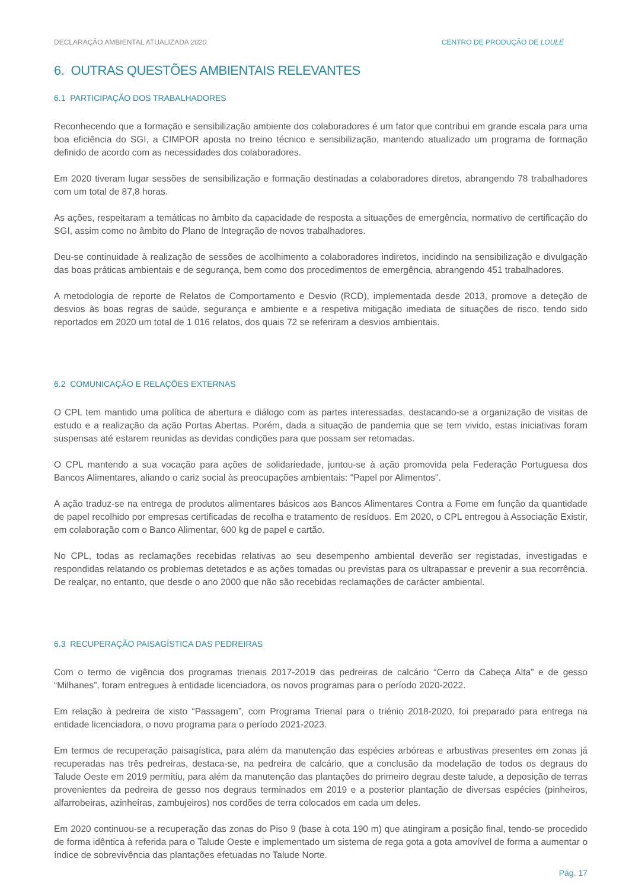DECLARAÇÃO AMBIENTAL ATUALIZADA 2020 CENTRO DE PRODUÇÃO DE LOULÉ
6. OUTRAS QUESTÕES AMBIENTAIS RELEVANTES
6.1 PARTICIPAÇÃO DOS TRABALHADORES
Reconhecendo que a formação e sensibilização ambiente dos colaboradores é um fator que contribui em grande escala para uma boa eficiência do SGI, a CIMPOR aposta no treino técnico e sensibilização, mantendo atualizado um programa de formação definido de acordo com as necessidades dos colaboradores.
Em 2020 tiveram lugar sessões de sensibilização e formação destinadas a colaboradores diretos, abrangendo 78 trabalhadores com um total de 87,8 horas.
As ações, respeitaram a temáticas no âmbito da capacidade de resposta a situações de emergência, normativo de certificação do SGI, assim como no âmbito do Plano de Integração de novos trabalhadores.
Deu-se continuidade à realização de sessões de acolhimento a colaboradores indiretos, incidindo na sensibilização e divulgação das boas práticas ambientais e de segurança, bem como dos procedimentos de emergência, abrangendo 451 trabalhadores.
A metodologia de reporte de Relatos de Comportamento e Desvio (RCD), implementada desde 2013, promove a deteção de desvios às boas regras de saúde, segurança e ambiente e a respetiva mitigação imediata de situações de risco, tendo sido reportados em 2020 um total de 1 016 relatos, dos quais 72 se referiram a desvios ambientais.
6.2 COMUNICAÇÃO E RELAÇÕES EXTERNAS
O CPL tem mantido uma política de abertura e diálogo com as partes interessadas, destacando-se a organização de visitas de estudo e a realização da ação Portas Abertas. Porém, dada a situação de pandemia que se tem vivido, estas iniciativas foram suspensas até estarem reunidas as devidas condições para que possam ser retomadas.
O CPL mantendo a sua vocação para ações de solidariedade, juntou-se à ação promovida pela Federação Portuguesa dos Bancos Alimentares, aliando o cariz social às preocupações ambientais: "Papel por Alimentos".
A ação traduz-se na entrega de produtos alimentares básicos aos Bancos Alimentares Contra a Fome em função da quantidade de papel recolhido por empresas certificadas de recolha e tratamento de resíduos. Em 2020, o CPL entregou à Associação Existir, em colaboração com o Banco Alimentar, 600 kg de papel e cartão.
No CPL, todas as reclamações recebidas relativas ao seu desempenho ambiental deverão ser registadas, investigadas e respondidas relatando os problemas detetados e as ações tomadas ou previstas para os ultrapassar e prevenir a sua recorrência. De realçar, no entanto, que desde o ano 2000 que não são recebidas reclamações de carácter ambiental.
6.3 RECUPERAÇÃO PAISAGÍSTICA DAS PEDREIRAS
Com o termo de vigência dos programas trienais 2017-2019 das pedreiras de calcário “Cerro da Cabeça Alta” e de gesso “Milhanes”, foram entregues à entidade licenciadora, os novos programas para o período 2020-2022.
Em relação à pedreira de xisto “Passagem”, com Programa Trienal para o triénio 2018-2020, foi preparado para entrega na entidade licenciadora, o novo programa para o período 2021-2023.
Em termos de recuperação paisagística, para além da manutenção das espécies arbóreas e arbustivas presentes em zonas já recuperadas nas três pedreiras, destaca-se, na pedreira de calcário, que a conclusão da modelação de todos os degraus do Talude Oeste em 2019 permitiu, para além da manutenção das plantações do primeiro degrau deste talude, a deposição de terras provenientes da pedreira de gesso nos degraus terminados em 2019 e a posterior plantação de diversas espécies (pinheiros, alfarrobeiras, azinheiras, zambujeiros) nos cordões de terra colocados em cada um deles.
Em 2020 continuou-se a recuperação das zonas do Piso 9 (base à cota 190 m) que atingiram a posição final, tendo-se procedido de forma idêntica à referida para o Talude Oeste e implementado um sistema de rega gota a gota amovível de forma a aumentar o índice de sobrevivência das plantações efetuadas no Talude Norte.
Pág. 17